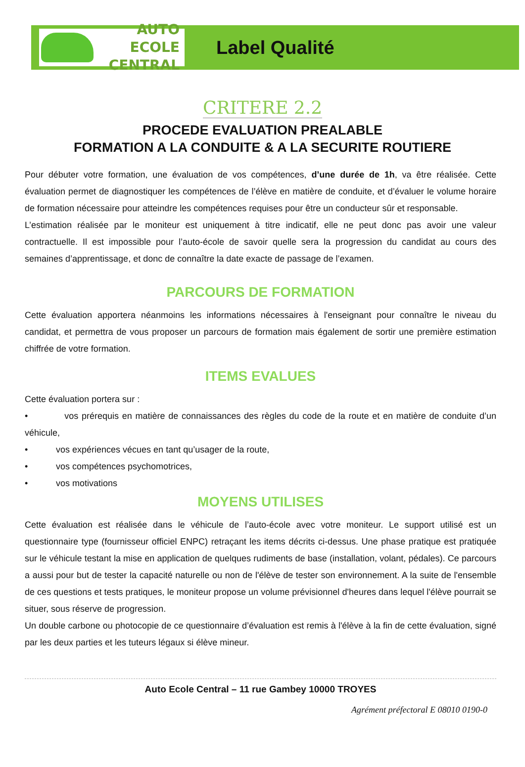AUTO ECOLE
CENTRAL
Label Qualité
CRITERE 2.2
PROCEDE EVALUATION PREALABLE
FORMATION A LA CONDUITE & A LA SECURITE ROUTIERE
Pour débuter votre formation, une évaluation de vos compétences, d’une durée de 1h, va être réalisée. Cette évaluation permet de diagnostiquer les compétences de l’élève en matière de conduite, et d’évaluer le volume horaire de formation nécessaire pour atteindre les compétences requises pour être un conducteur sûr et responsable.
L’estimation réalisée par le moniteur est uniquement à titre indicatif, elle ne peut donc pas avoir une valeur contractuelle. Il est impossible pour l’auto-école de savoir quelle sera la progression du candidat au cours des semaines d’apprentissage, et donc de connaître la date exacte de passage de l’examen.
PARCOURS DE FORMATION
Cette évaluation apportera néanmoins les informations nécessaires à l'enseignant pour connaître le niveau du candidat, et permettra de vous proposer un parcours de formation mais également de sortir une première estimation chiffrée de votre formation.
ITEMS EVALUES
Cette évaluation portera sur :
• vos prérequis en matière de connaissances des règles du code de la route et en matière de conduite d’un véhicule,
• vos expériences vécues en tant qu’usager de la route,
• vos compétences psychomotrices,
• vos motivations
MOYENS UTILISES
Cette évaluation est réalisée dans le véhicule de l’auto-école avec votre moniteur. Le support utilisé est un questionnaire type (fournisseur officiel ENPC) retraçant les items décrits ci-dessus. Une phase pratique est pratiquée sur le véhicule testant la mise en application de quelques rudiments de base (installation, volant, pédales). Ce parcours a aussi pour but de tester la capacité naturelle ou non de l'élève de tester son environnement. A la suite de l'ensemble de ces questions et tests pratiques, le moniteur propose un volume prévisionnel d'heures dans lequel l'élève pourrait se situer, sous réserve de progression.
Un double carbone ou photocopie de ce questionnaire d’évaluation est remis à l'élève à la fin de cette évaluation, signé par les deux parties et les tuteurs légaux si élève mineur.
Auto Ecole Central – 11 rue Gambey 10000 TROYES
Agrément préfectoral E 08010 0190-0